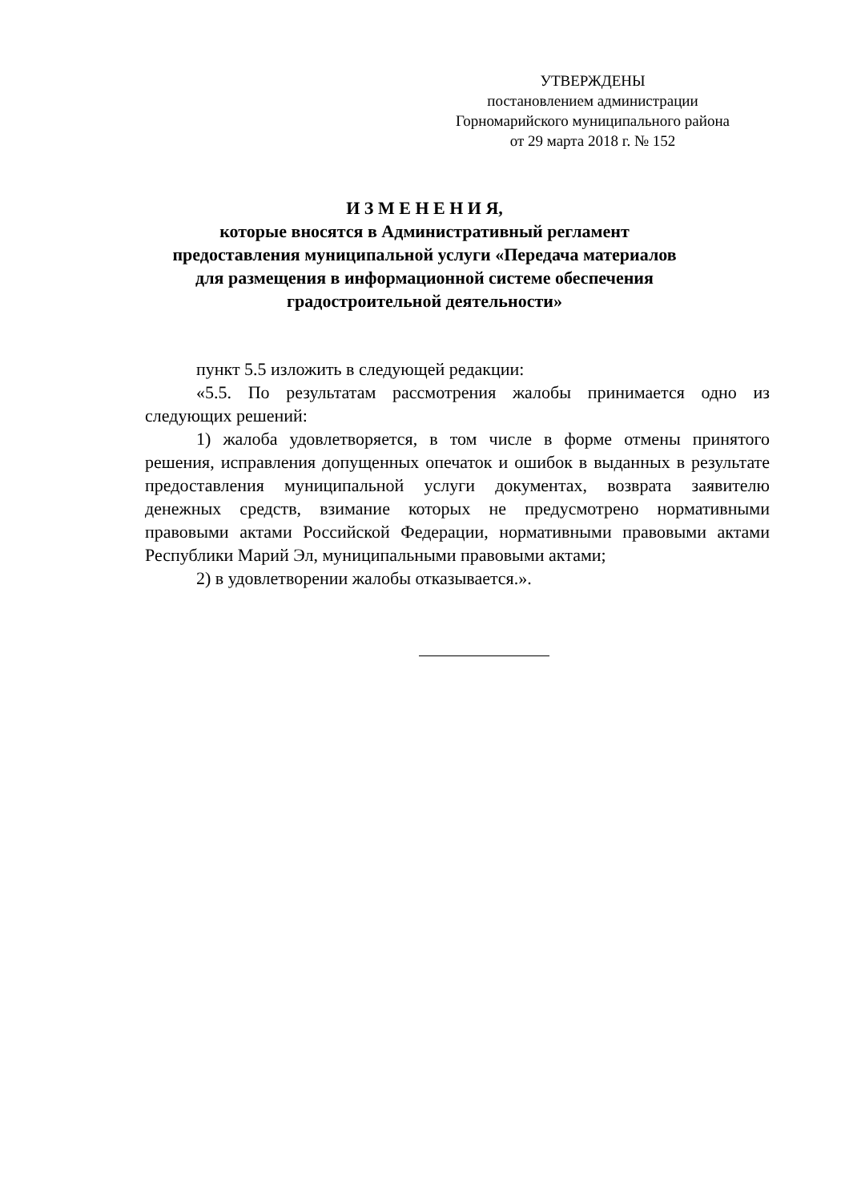УТВЕРЖДЕНЫ
постановлением администрации
Горномарийского муниципального района
от 29 марта 2018 г. № 152
И З М Е Н Е Н И Я,
которые вносятся в Административный регламент
предоставления муниципальной услуги «Передача материалов
для размещения в информационной системе обеспечения
градостроительной деятельности»
пункт 5.5 изложить в следующей редакции:
«5.5. По результатам рассмотрения жалобы принимается одно из следующих решений:
1) жалоба удовлетворяется, в том числе в форме отмены принятого решения, исправления допущенных опечаток и ошибок в выданных в результате предоставления муниципальной услуги документах, возврата заявителю денежных средств, взимание которых не предусмотрено нормативными правовыми актами Российской Федерации, нормативными правовыми актами Республики Марий Эл, муниципальными правовыми актами;
2) в удовлетворении жалобы отказывается.».